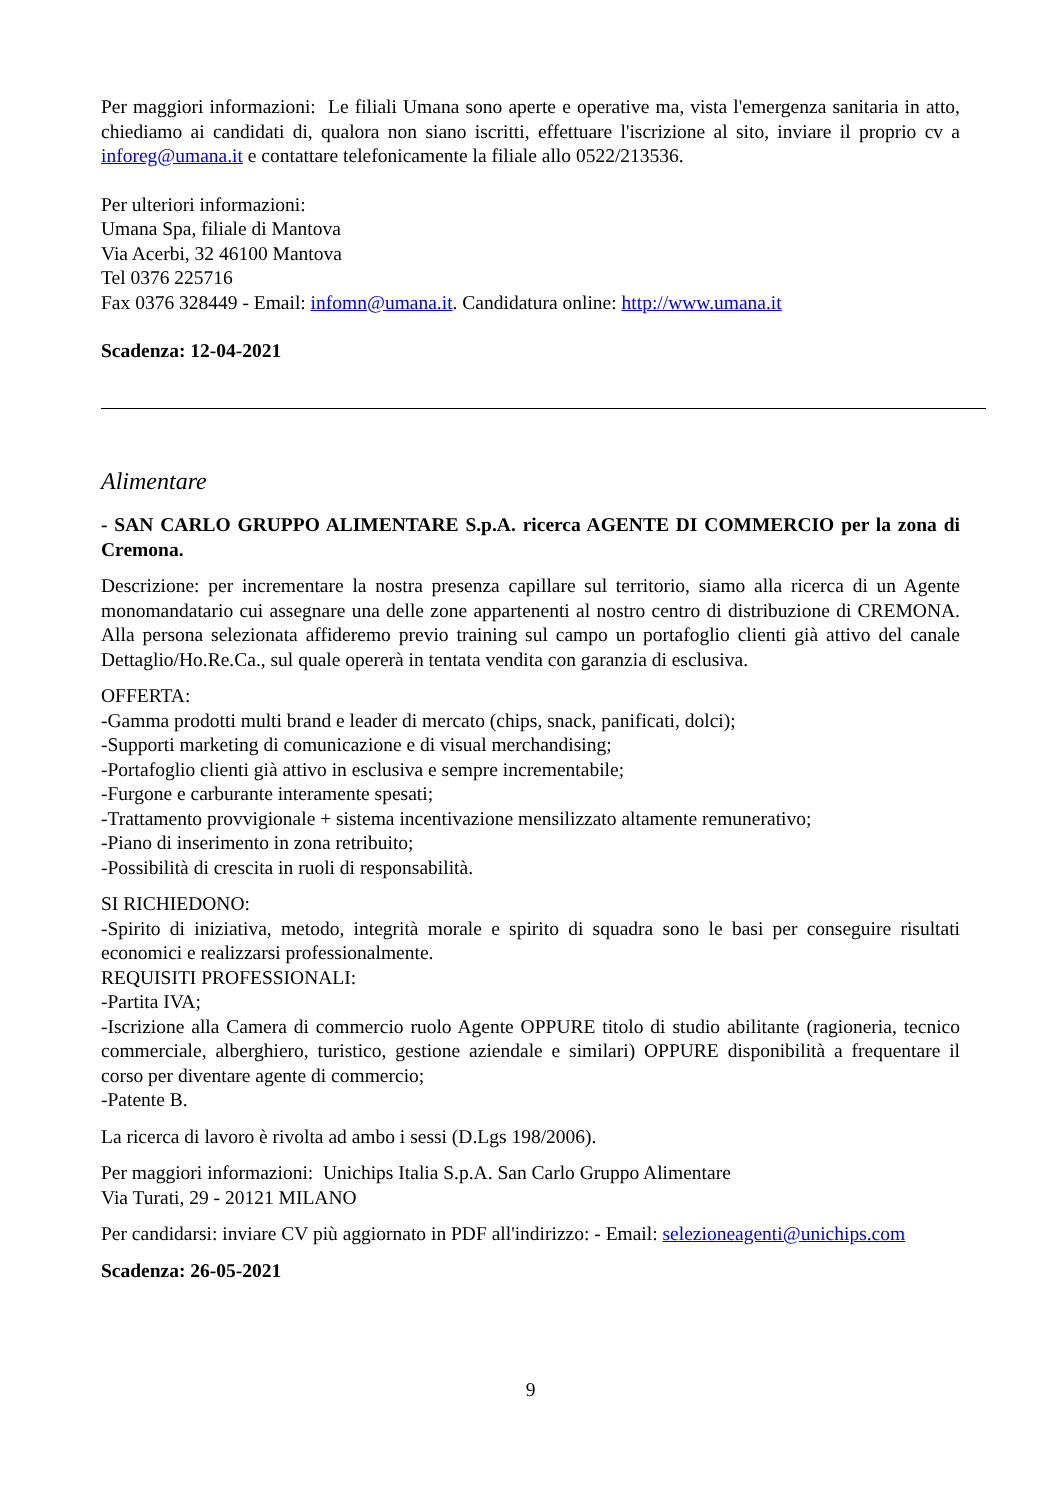Per maggiori informazioni: Le filiali Umana sono aperte e operative ma, vista l'emergenza sanitaria in atto, chiediamo ai candidati di, qualora non siano iscritti, effettuare l'iscrizione al sito, inviare il proprio cv a inforeg@umana.it e contattare telefonicamente la filiale allo 0522/213536.
Per ulteriori informazioni:
Umana Spa, filiale di Mantova
Via Acerbi, 32 46100 Mantova
Tel 0376 225716
Fax 0376 328449 - Email: infomn@umana.it. Candidatura online: http://www.umana.it
Scadenza: 12-04-2021
Alimentare
- SAN CARLO GRUPPO ALIMENTARE S.p.A. ricerca AGENTE DI COMMERCIO per la zona di Cremona.
Descrizione: per incrementare la nostra presenza capillare sul territorio, siamo alla ricerca di un Agente monomandatario cui assegnare una delle zone appartenenti al nostro centro di distribuzione di CREMONA. Alla persona selezionata affideremo previo training sul campo un portafoglio clienti già attivo del canale Dettaglio/Ho.Re.Ca., sul quale opererà in tentata vendita con garanzia di esclusiva.
OFFERTA:
-Gamma prodotti multi brand e leader di mercato (chips, snack, panificati, dolci);
-Supporti marketing di comunicazione e di visual merchandising;
-Portafoglio clienti già attivo in esclusiva e sempre incrementabile;
-Furgone e carburante interamente spesati;
-Trattamento provvigionale + sistema incentivazione mensilizzato altamente remunerativo;
-Piano di inserimento in zona retribuito;
-Possibilità di crescita in ruoli di responsabilità.
SI RICHIEDONO:
-Spirito di iniziativa, metodo, integrità morale e spirito di squadra sono le basi per conseguire risultati economici e realizzarsi professionalmente.
REQUISITI PROFESSIONALI:
-Partita IVA;
-Iscrizione alla Camera di commercio ruolo Agente OPPURE titolo di studio abilitante (ragioneria, tecnico commerciale, alberghiero, turistico, gestione aziendale e similari) OPPURE disponibilità a frequentare il corso per diventare agente di commercio;
-Patente B.
La ricerca di lavoro è rivolta ad ambo i sessi (D.Lgs 198/2006).
Per maggiori informazioni: Unichips Italia S.p.A. San Carlo Gruppo Alimentare
Via Turati, 29 - 20121 MILANO
Per candidarsi: inviare CV più aggiornato in PDF all'indirizzo: - Email: selezioneagenti@unichips.com
Scadenza: 26-05-2021
9